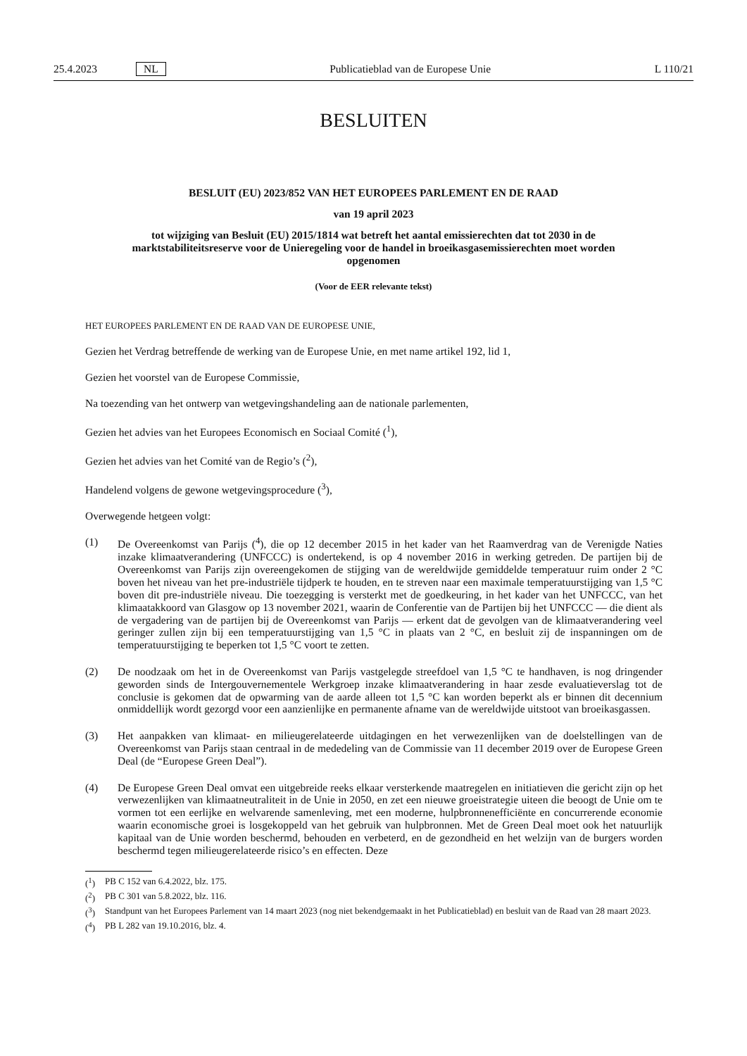25.4.2023 NL Publicatieblad van de Europese Unie L 110/21
BESLUITEN
BESLUIT (EU) 2023/852 VAN HET EUROPEES PARLEMENT EN DE RAAD
van 19 april 2023
tot wijziging van Besluit (EU) 2015/1814 wat betreft het aantal emissierechten dat tot 2030 in de marktstabiliteitsreserve voor de Unieregeling voor de handel in broeikasgasemissierechten moet worden opgenomen
(Voor de EER relevante tekst)
HET EUROPEES PARLEMENT EN DE RAAD VAN DE EUROPESE UNIE,
Gezien het Verdrag betreffende de werking van de Europese Unie, en met name artikel 192, lid 1,
Gezien het voorstel van de Europese Commissie,
Na toezending van het ontwerp van wetgevingshandeling aan de nationale parlementen,
Gezien het advies van het Europees Economisch en Sociaal Comité (<sup>1</sup>),
Gezien het advies van het Comité van de Regio’s (<sup>2</sup>),
Handelend volgens de gewone wetgevingsprocedure (<sup>3</sup>),
Overwegende hetgeen volgt:
(1) De Overeenkomst van Parijs (<sup>4</sup>), die op 12 december 2015 in het kader van het Raamverdrag van de Verenigde Naties inzake klimaatverandering (UNFCCC) is ondertekend, is op 4 november 2016 in werking getreden. De partijen bij de Overeenkomst van Parijs zijn overeengekomen de stijging van de wereldwijde gemiddelde temperatuur ruim onder 2 °C boven het niveau van het pre-industriële tijdperk te houden, en te streven naar een maximale temperatuurstijging van 1,5 °C boven dit pre-industriële niveau. Die toezegging is versterkt met de goedkeuring, in het kader van het UNFCCC, van het klimaatakkoord van Glasgow op 13 november 2021, waarin de Conferentie van de Partijen bij het UNFCCC — die dient als de vergadering van de partijen bij de Overeenkomst van Parijs — erkent dat de gevolgen van de klimaatverandering veel geringer zullen zijn bij een temperatuurstijging van 1,5 °C in plaats van 2 °C, en besluit zij de inspanningen om de temperatuurstijging te beperken tot 1,5 °C voort te zetten.
(2) De noodzaak om het in de Overeenkomst van Parijs vastgelegde streefdoel van 1,5 °C te handhaven, is nog dringender geworden sinds de Intergouvernementele Werkgroep inzake klimaatverandering in haar zesde evaluatieverslag tot de conclusie is gekomen dat de opwarming van de aarde alleen tot 1,5 °C kan worden beperkt als er binnen dit decennium onmiddellijk wordt gezorgd voor een aanzienlijke en permanente afname van de wereldwijde uitstoot van broeikasgassen.
(3) Het aanpakken van klimaat- en milieugerelateerde uitdagingen en het verwezenlijken van de doelstellingen van de Overeenkomst van Parijs staan centraal in de mededeling van de Commissie van 11 december 2019 over de Europese Green Deal (de “Europese Green Deal”).
(4) De Europese Green Deal omvat een uitgebreide reeks elkaar versterkende maatregelen en initiatieven die gericht zijn op het verwezenlijken van klimaatneutraliteit in de Unie in 2050, en zet een nieuwe groeistrategie uiteen die beoogt de Unie om te vormen tot een eerlijke en welvarende samenleving, met een moderne, hulpbronnenefficiënte en concurrerende economie waarin economische groei is losgekoppeld van het gebruik van hulpbronnen. Met de Green Deal moet ook het natuurlijk kapitaal van de Unie worden beschermd, behouden en verbeterd, en de gezondheid en het welzijn van de burgers worden beschermd tegen milieugerelateerde risico’s en effecten. Deze
(<sup>1</sup>) PB C 152 van 6.4.2022, blz. 175.
(<sup>2</sup>) PB C 301 van 5.8.2022, blz. 116.
(<sup>3</sup>) Standpunt van het Europees Parlement van 14 maart 2023 (nog niet bekendgemaakt in het Publicatieblad) en besluit van de Raad van 28 maart 2023.
(<sup>4</sup>) PB L 282 van 19.10.2016, blz. 4.